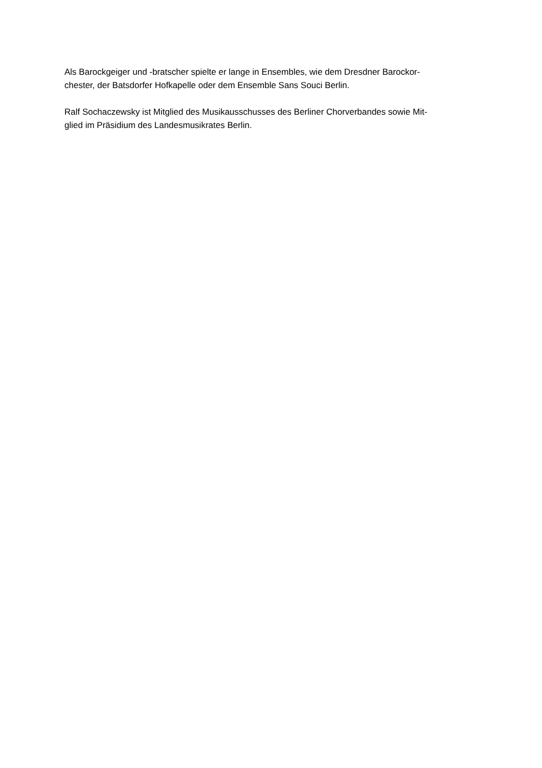Als Barockgeiger und -bratscher spielte er lange in Ensembles, wie dem Dresdner Barockor-
chester, der Batsdorfer Hofkapelle oder dem Ensemble Sans Souci Berlin.
Ralf Sochaczewsky ist Mitglied des Musikausschusses des Berliner Chorverbandes sowie Mit-
glied im Präsidium des Landesmusikrates Berlin.